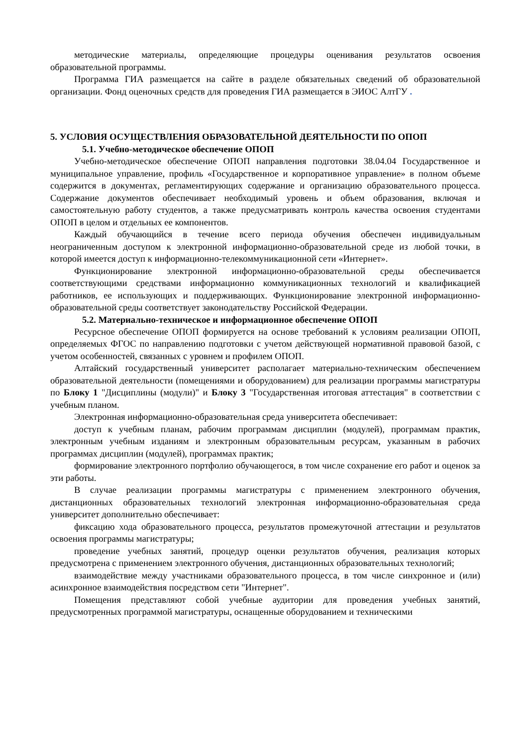методические материалы, определяющие процедуры оценивания результатов освоения образовательной программы.
Программа ГИА размещается на сайте в разделе обязательных сведений об образовательной организации. Фонд оценочных средств для проведения ГИА размещается в ЭИОС АлтГУ .
5. УСЛОВИЯ ОСУЩЕСТВЛЕНИЯ ОБРАЗОВАТЕЛЬНОЙ ДЕЯТЕЛЬНОСТИ ПО ОПОП
5.1. Учебно-методическое обеспечение ОПОП
Учебно-методическое обеспечение ОПОП направления подготовки 38.04.04 Государственное и муниципальное управление, профиль «Государственное и корпоративное управление» в полном объеме содержится в документах, регламентирующих содержание и организацию образовательного процесса. Содержание документов обеспечивает необходимый уровень и объем образования, включая и самостоятельную работу студентов, а также предусматривать контроль качества освоения студентами ОПОП в целом и отдельных ее компонентов.
Каждый обучающийся в течение всего периода обучения обеспечен индивидуальным неограниченным доступом к электронной информационно-образовательной среде из любой точки, в которой имеется доступ к информационно-телекоммуникационной сети «Интернет».
Функционирование электронной информационно-образовательной среды обеспечивается соответствующими средствами информационно коммуникационных технологий и квалификацией работников, ее использующих и поддерживающих. Функционирование электронной информационно-образовательной среды соответствует законодательству Российской Федерации.
5.2. Материально-техническое и информационное обеспечение ОПОП
Ресурсное обеспечение ОПОП формируется на основе требований к условиям реализации ОПОП, определяемых ФГОС по направлению подготовки с учетом действующей нормативной правовой базой, с учетом особенностей, связанных с уровнем и профилем ОПОП.
Алтайский государственный университет располагает материально-техническим обеспечением образовательной деятельности (помещениями и оборудованием) для реализации программы магистратуры по Блоку 1 "Дисциплины (модули)" и Блоку 3 "Государственная итоговая аттестация" в соответствии с учебным планом.
Электронная информационно-образовательная среда университета обеспечивает:
доступ к учебным планам, рабочим программам дисциплин (модулей), программам практик, электронным учебным изданиям и электронным образовательным ресурсам, указанным в рабочих программах дисциплин (модулей), программах практик;
формирование электронного портфолио обучающегося, в том числе сохранение его работ и оценок за эти работы.
В случае реализации программы магистратуры с применением электронного обучения, дистанционных образовательных технологий электронная информационно-образовательная среда университет дополнительно обеспечивает:
фиксацию хода образовательного процесса, результатов промежуточной аттестации и результатов освоения программы магистратуры;
проведение учебных занятий, процедур оценки результатов обучения, реализация которых предусмотрена с применением электронного обучения, дистанционных образовательных технологий;
взаимодействие между участниками образовательного процесса, в том числе синхронное и (или) асинхронное взаимодействия посредством сети "Интернет".
Помещения представляют собой учебные аудитории для проведения учебных занятий, предусмотренных программой магистратуры, оснащенные оборудованием и техническими